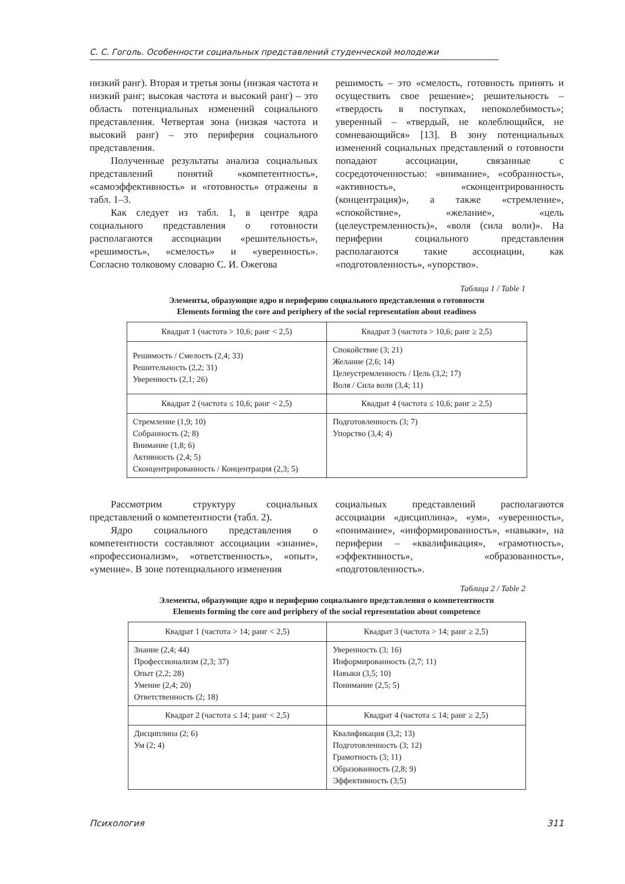С. С. Гоголь. Особенности социальных представлений студенческой молодежи
низкий ранг). Вторая и третья зоны (низкая частота и низкий ранг; высокая частота и высокий ранг) – это область потенциальных изменений социального представления. Четвертая зона (низкая частота и высокий ранг) – это периферия социального представления.
Полученные результаты анализа социальных представлений понятий «компетентность», «самоэффективность» и «готовность» отражены в табл. 1–3.
Как следует из табл. 1, в центре ядра социального представления о готовности располагаются ассоциации «решительность», «решимость», «смелость» и «уверенность». Согласно толковому словарю С. И. Ожегова
решимость – это «смелость, готовность принять и осуществить свое решение»; решительность – «твердость в поступках, непоколебимость»; уверенный – «твердый, не колеблющийся, не сомневающийся» [13]. В зону потенциальных изменений социальных представлений о готовности попадают ассоциации, связанные с сосредоточенностью: «внимание», «собранность», «активность», «сконцентрированность (концентрация)», а также «стремление», «спокойствие», «желание», «цель (целеустремленность)», «воля (сила воли)». На периферии социального представления располагаются такие ассоциации, как «подготовленность», «упорство».
Таблица 1 / Table 1
Элементы, образующие ядро и периферию социального представления о готовности
Elements forming the core and periphery of the social representation about readiness
| Квадрат 1 (частота > 10,6; ранг < 2,5) | Квадрат 3 (частота > 10,6; ранг ≥ 2,5) |
| Решимость / Смелость (2,4; 33) Решительность (2,2; 31) Уверенность (2,1; 26) | Спокойствие (3; 21) Желание (2,6; 14) Целеустремленность / Цель (3,2; 17) Воля / Сила воли (3,4; 11) |
| Квадрат 2 (частота ≤ 10,6; ранг < 2,5) | Квадрат 4 (частота ≤ 10,6; ранг ≥ 2,5) |
| Стремление (1,9; 10) Собранность (2; 8) Внимание (1,8; 6) Активность (2,4; 5) Сконцентрированность / Концентрация (2,3; 5) | Подготовленность (3; 7) Упорство (3,4; 4) |
Рассмотрим структуру социальных представлений о компетентности (табл. 2).
Ядро социального представления о компетентности составляют ассоциации «знание», «профессионализм», «ответственность», «опыт», «умение». В зоне потенциального изменения
социальных представлений располагаются ассоциации «дисциплина», «ум», «уверенность», «понимание», «информированность», «навыки», на периферии – «квалификация», «грамотность», «эффективность», «образованность», «подготовленность».
Таблица 2 / Table 2
Элементы, образующие ядро и периферию социального представления о компетентности
Elements forming the core and periphery of the social representation about competence
| Квадрат 1 (частота > 14; ранг < 2,5) | Квадрат 3 (частота > 14; ранг ≥ 2,5) |
| Знание (2,4; 44) Профессионализм (2,3; 37) Опыт (2,2; 28) Умение (2,4; 20) Ответственность (2; 18) | Уверенность (3; 16) Информированность (2,7; 11) Навыки (3,5; 10) Понимание (2,5; 5) |
| Квадрат 2 (частота ≤ 14; ранг < 2,5) | Квадрат 4 (частота ≤ 14; ранг ≥ 2,5) |
| Дисциплина (2; 6) Ум (2; 4) | Квалификация (3,2; 13) Подготовленность (3; 12) Грамотность (3; 11) Образованность (2,8; 9) Эффективность (3;5) |
Психология 311